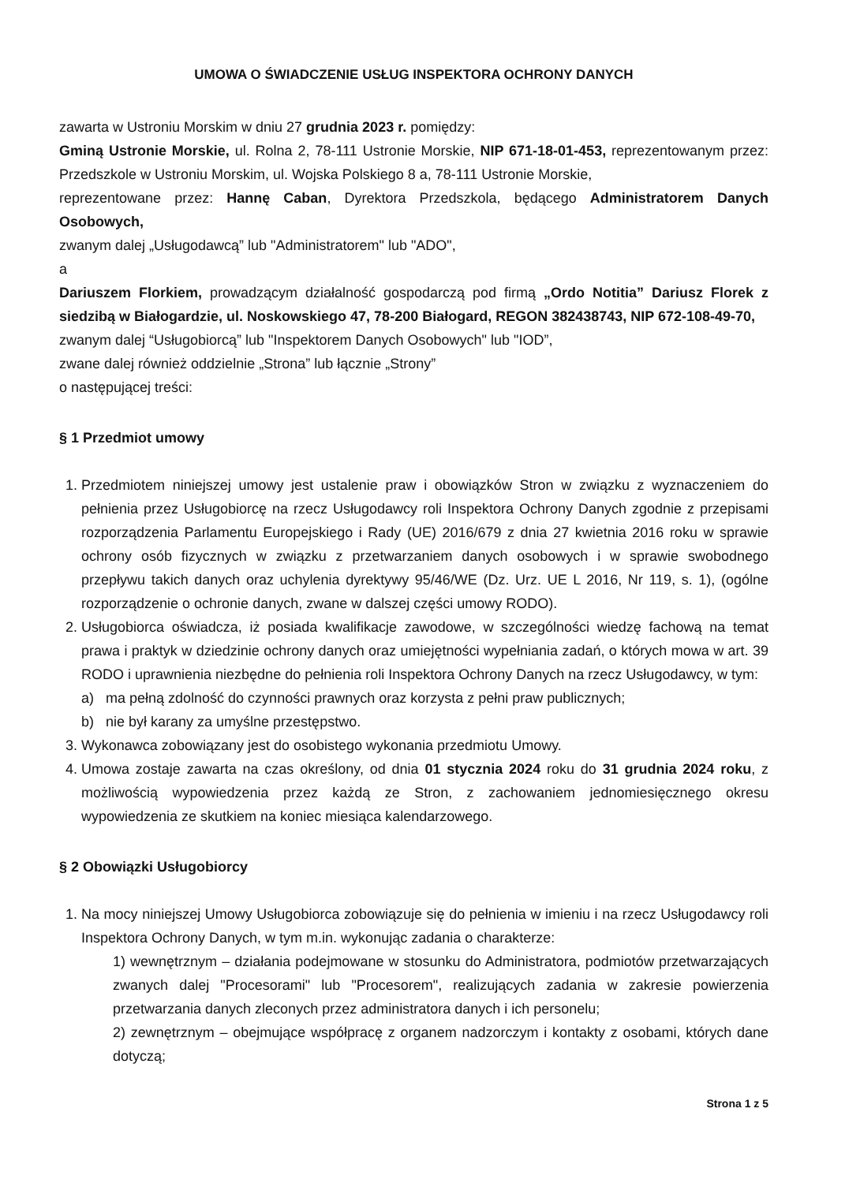UMOWA O ŚWIADCZENIE USŁUG INSPEKTORA OCHRONY DANYCH
zawarta w Ustroniu Morskim w dniu 27 grudnia 2023 r. pomiędzy:
Gminą Ustronie Morskie, ul. Rolna 2, 78-111 Ustronie Morskie, NIP 671-18-01-453, reprezentowanym przez: Przedszkole w Ustroniu Morskim, ul. Wojska Polskiego 8 a, 78-111 Ustronie Morskie,
reprezentowane przez: Hannę Caban, Dyrektora Przedszkola, będącego Administratorem Danych Osobowych,
zwanym dalej „Usługodawcą” lub "Administratorem" lub "ADO",
a
Dariuszem Florkiem, prowadzącym działalność gospodarczą pod firmą „Ordo Notitia” Dariusz Florek z siedzibą w Białogardzie, ul. Noskowskiego 47, 78-200 Białogard, REGON 382438743, NIP 672-108-49-70,
zwanym dalej “Usługobiorcą” lub "Inspektorem Danych Osobowych" lub "IOD”,
zwane dalej również oddzielnie „Strona” lub łącznie „Strony”
o następującej treści:
§ 1 Przedmiot umowy
1. Przedmiotem niniejszej umowy jest ustalenie praw i obowiązków Stron w związku z wyznaczeniem do pełnienia przez Usługobiorcę na rzecz Usługodawcy roli Inspektora Ochrony Danych zgodnie z przepisami rozporządzenia Parlamentu Europejskiego i Rady (UE) 2016/679 z dnia 27 kwietnia 2016 roku w sprawie ochrony osób fizycznych w związku z przetwarzaniem danych osobowych i w sprawie swobodnego przepływu takich danych oraz uchylenia dyrektywy 95/46/WE (Dz. Urz. UE L 2016, Nr 119, s. 1), (ogólne rozporządzenie o ochronie danych, zwane w dalszej części umowy RODO).
2. Usługobiorca oświadcza, iż posiada kwalifikacje zawodowe, w szczególności wiedzę fachową na temat prawa i praktyk w dziedzinie ochrony danych oraz umiejętności wypełniania zadań, o których mowa w art. 39 RODO i uprawnienia niezbędne do pełnienia roli Inspektora Ochrony Danych na rzecz Usługodawcy, w tym:
a) ma pełną zdolność do czynności prawnych oraz korzysta z pełni praw publicznych;
b) nie był karany za umyślne przestępstwo.
3. Wykonawca zobowiązany jest do osobistego wykonania przedmiotu Umowy.
4. Umowa zostaje zawarta na czas określony, od dnia 01 stycznia 2024 roku do 31 grudnia 2024 roku, z możliwością wypowiedzenia przez każdą ze Stron, z zachowaniem jednomiesięcznego okresu wypowiedzenia ze skutkiem na koniec miesiąca kalendarzowego.
§ 2 Obowiązki Usługobiorcy
1. Na mocy niniejszej Umowy Usługobiorca zobowiązuje się do pełnienia w imieniu i na rzecz Usługodawcy roli Inspektora Ochrony Danych, w tym m.in. wykonując zadania o charakterze:
1) wewnętrznym – działania podejmowane w stosunku do Administratora, podmiotów przetwarzających zwanych dalej "Procesorami" lub "Procesorem", realizujących zadania w zakresie powierzenia przetwarzania danych zleconych przez administratora danych i ich personelu;
2) zewnętrznym – obejmujące współpracę z organem nadzorczym i kontakty z osobami, których dane dotyczą;
Strona 1 z 5